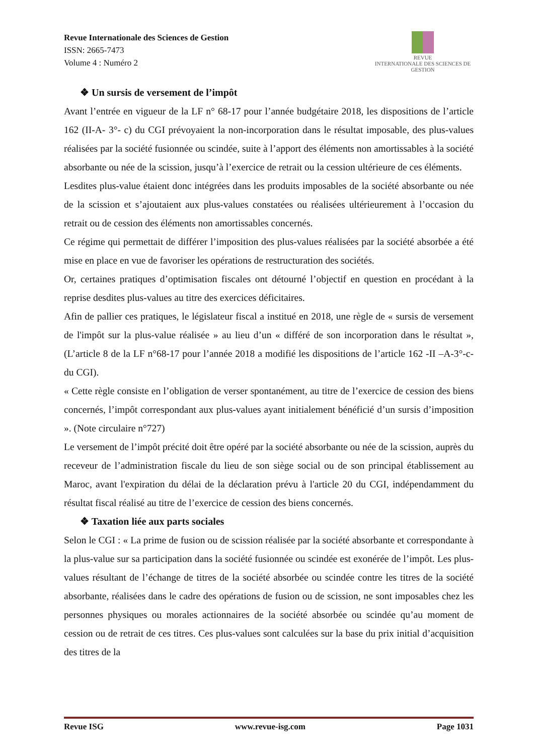Revue Internationale des Sciences de Gestion
ISSN: 2665-7473
Volume 4 : Numéro 2
REVUE
INTERNATIONALE DES SCIENCES DE GESTION
❖ Un sursis de versement de l’impôt
Avant l’entrée en vigueur de la LF n° 68-17 pour l’année budgétaire 2018, les dispositions de l’article 162 (II-A- 3°- c) du CGI prévoyaient la non-incorporation dans le résultat imposable, des plus-values réalisées par la société fusionnée ou scindée, suite à l’apport des éléments non amortissables à la société absorbante ou née de la scission, jusqu’à l’exercice de retrait ou la cession ultérieure de ces éléments.
Lesdites plus-value étaient donc intégrées dans les produits imposables de la société absorbante ou née de la scission et s’ajoutaient aux plus-values constatées ou réalisées ultérieurement à l’occasion du retrait ou de cession des éléments non amortissables concernés.
Ce régime qui permettait de différer l’imposition des plus-values réalisées par la société absorbée a été mise en place en vue de favoriser les opérations de restructuration des sociétés.
Or, certaines pratiques d’optimisation fiscales ont détourné l’objectif en question en procédant à la reprise desdites plus-values au titre des exercices déficitaires.
Afin de pallier ces pratiques, le législateur fiscal a institué en 2018, une règle de « sursis de versement de l'impôt sur la plus-value réalisée » au lieu d’un « différé de son incorporation dans le résultat », (L’article 8 de la LF n°68-17 pour l’année 2018 a modifié les dispositions de l’article 162 -II –A-3°-c- du CGI).
« Cette règle consiste en l’obligation de verser spontanément, au titre de l’exercice de cession des biens concernés, l’impôt correspondant aux plus-values ayant initialement bénéficié d’un sursis d’imposition ». (Note circulaire n°727)
Le versement de l’impôt précité doit être opéré par la société absorbante ou née de la scission, auprès du receveur de l’administration fiscale du lieu de son siège social ou de son principal établissement au Maroc, avant l'expiration du délai de la déclaration prévu à l'article 20 du CGI, indépendamment du résultat fiscal réalisé au titre de l’exercice de cession des biens concernés.
❖ Taxation liée aux parts sociales
Selon le CGI : « La prime de fusion ou de scission réalisée par la société absorbante et correspondante à la plus-value sur sa participation dans la société fusionnée ou scindée est exonérée de l’impôt. Les plus-values résultant de l’échange de titres de la société absorbée ou scindée contre les titres de la société absorbante, réalisées dans le cadre des opérations de fusion ou de scission, ne sont imposables chez les personnes physiques ou morales actionnaires de la société absorbée ou scindée qu’au moment de cession ou de retrait de ces titres. Ces plus-values sont calculées sur la base du prix initial d’acquisition des titres de la
Revue ISG www.revue-isg.com Page 1031